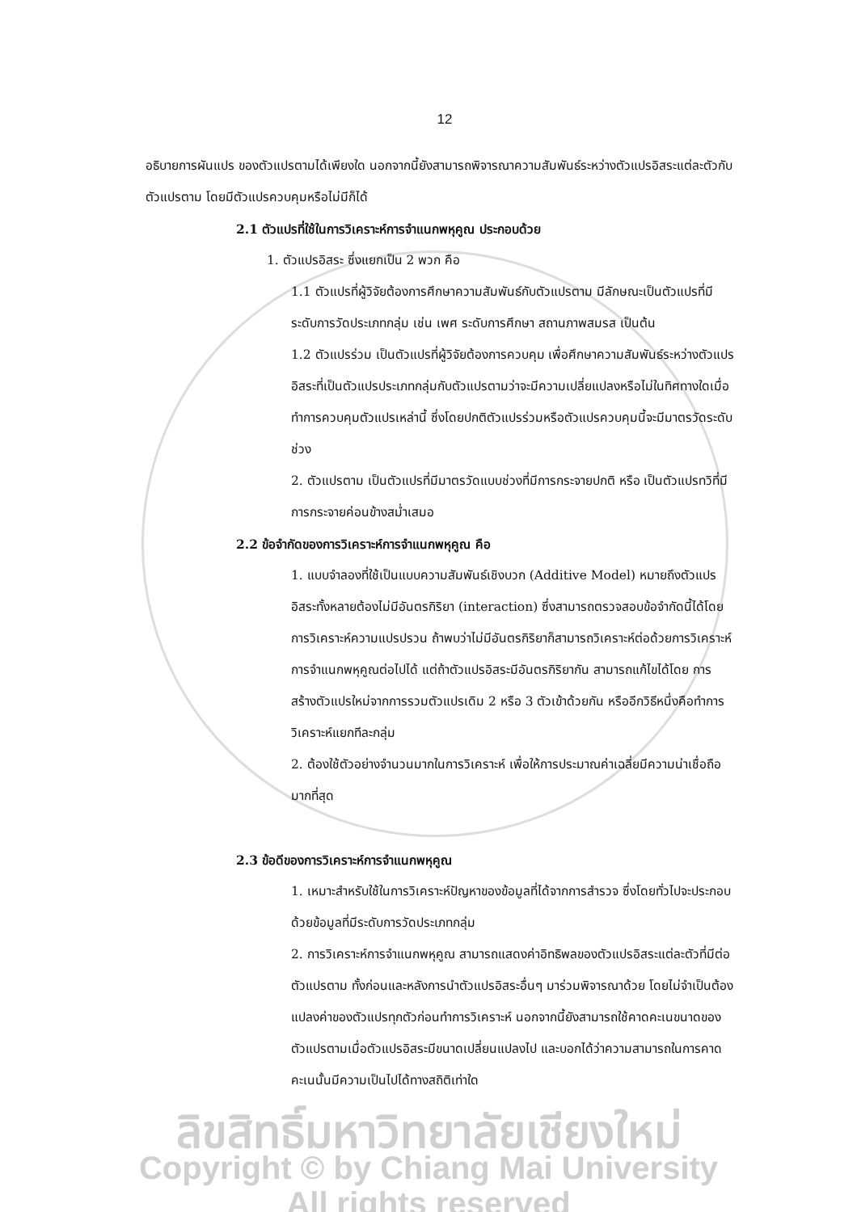12
อธิบายการผันแปร ของตัวแปรตามได้เพียงใด นอกจากนี้ยังสามารถพิจารณาความสัมพันธ์ระหว่างตัวแปรอิสระแต่ละตัวกับตัวแปรตาม โดยมีตัวแปรควบคุมหรือไม่มีก็ได้
2.1 ตัวแปรที่ใช้ในการวิเคราะห์การจำแนกพหุคูณ ประกอบด้วย
1. ตัวแปรอิสระ ซึ่งแยกเป็น 2 พวก คือ
1.1 ตัวแปรที่ผู้วิจัยต้องการศึกษาความสัมพันธ์กับตัวแปรตาม มีลักษณะเป็นตัวแปรที่มีระดับการวัดประเภทกลุ่ม เช่น เพศ ระดับการศึกษา สถานภาพสมรส เป็นต้น
1.2 ตัวแปรร่วม เป็นตัวแปรที่ผู้วิจัยต้องการควบคุม เพื่อศึกษาความสัมพันธ์ระหว่างตัวแปรอิสระที่เป็นตัวแปรประเภทกลุ่มกับตัวแปรตามว่าจะมีความเปลี่ยแปลงหรือไม่ในทิศทางใดเมื่อทำการควบคุมตัวแปรเหล่านี้ ซึ่งโดยปกติตัวแปรร่วมหรือตัวแปรควบคุมนี้จะมีมาตรวัดระดับช่วง
2. ตัวแปรตาม เป็นตัวแปรที่มีมาตรวัดแบบช่วงที่มีการกระจายปกติ หรือ เป็นตัวแปรทวิที่มีการกระจายค่อนข้างสม่ำเสมอ
2.2 ข้อจำกัดของการวิเคราะห์การจำแนกพหุคูณ คือ
1. แบบจำลองที่ใช้เป็นแบบความสัมพันธ์เชิงบวก (Additive Model) หมายถึงตัวแปรอิสระทั้งหลายต้องไม่มีอันตรกิริยา (interaction) ซึ่งสามารถตรวจสอบข้อจำกัดนี้ได้โดยการวิเคราะห์ความแปรปรวน ถ้าพบว่าไม่มีอันตรกิริยาก็สามารถวิเคราะห์ต่อด้วยการวิเคราะห์การจำแนกพหุคูณต่อไปได้ แต่ถ้าตัวแปรอิสระมีอันตรกิริยากัน สามารถแก้ไขได้โดย การสร้างตัวแปรใหม่จากการรวมตัวแปรเดิม 2 หรือ 3 ตัวเข้าด้วยกัน หรืออีกวิธีหนึ่งคือทำการวิเคราะห์แยกทีละกลุ่ม
2. ต้องใช้ตัวอย่างจำนวนมากในการวิเคราะห์ เพื่อให้การประมาณค่าเฉลี่ยมีความน่าเชื่อถือมากที่สุด
2.3 ข้อดีของการวิเคราะห์การจำแนกพหุคูณ
1. เหมาะสำหรับใช้ในการวิเคราะห์ปัญหาของข้อมูลที่ได้จากการสำรวจ ซึ่งโดยทั่วไปจะประกอบด้วยข้อมูลที่มีระดับการวัดประเภทกลุ่ม
2. การวิเคราะห์การจำแนกพหุคูณ สามารถแสดงค่าอิทธิพลของตัวแปรอิสระแต่ละตัวที่มีต่อตัวแปรตาม ทั้งก่อนและหลังการนำตัวแปรอิสระอื่นๆ มาร่วมพิจารณาด้วย โดยไม่จำเป็นต้องแปลงค่าของตัวแปรทุกตัวก่อนทำการวิเคราะห์ นอกจากนี้ยังสามารถใช้คาดคะเนขนาดของตัวแปรตามเมื่อตัวแปรอิสระมีขนาดเปลี่ยนแปลงไป และบอกได้ว่าความสามารถในการคาดคะเนนั้นมีความเป็นไปได้ทางสถิติเท่าใด
ลิขสิทธิ์มหาวิทยาลัยเชียงใหม่
Copyright © by Chiang Mai University
All rights reserved